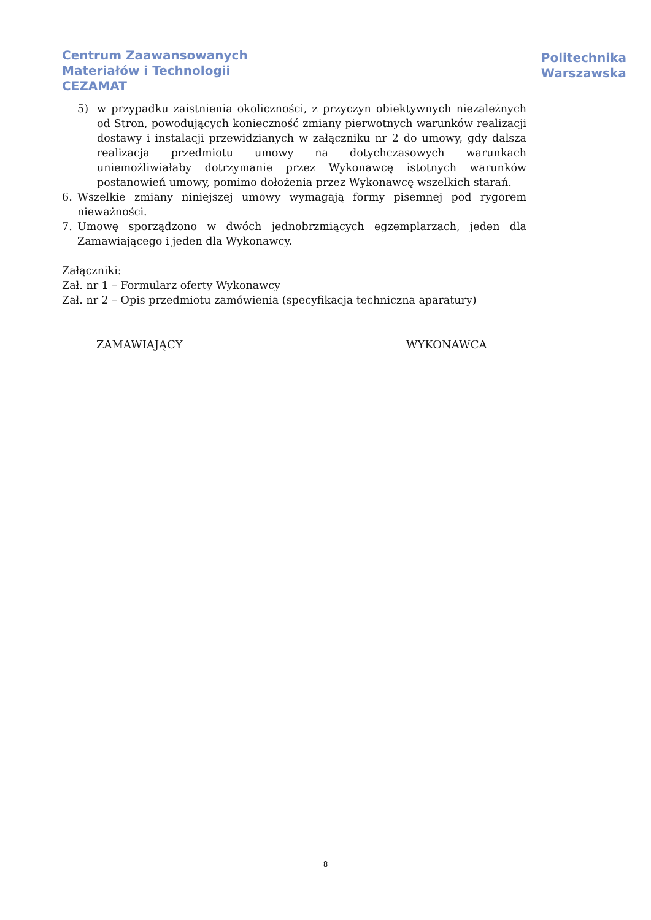Centrum Zaawansowanych
Materiałów i Technologii
CEZAMAT
Politechnika
Warszawska
5) w przypadku zaistnienia okoliczności, z przyczyn obiektywnych niezależnych od Stron, powodujących konieczność zmiany pierwotnych warunków realizacji dostawy i instalacji przewidzianych w załączniku nr 2 do umowy, gdy dalsza realizacja przedmiotu umowy na dotychczasowych warunkach uniemożliwiałaby dotrzymanie przez Wykonawcę istotnych warunków postanowień umowy, pomimo dołożenia przez Wykonawcę wszelkich starań.
6. Wszelkie zmiany niniejszej umowy wymagają formy pisemnej pod rygorem nieważności.
7. Umowę sporządzono w dwóch jednobrzmiących egzemplarzach, jeden dla Zamawiającego i jeden dla Wykonawcy.
Załączniki:
Zał. nr 1 – Formularz oferty Wykonawcy
Zał. nr 2 – Opis przedmiotu zamówienia (specyfikacja techniczna aparatury)
ZAMAWIAJĄCY WYKONAWCA
8